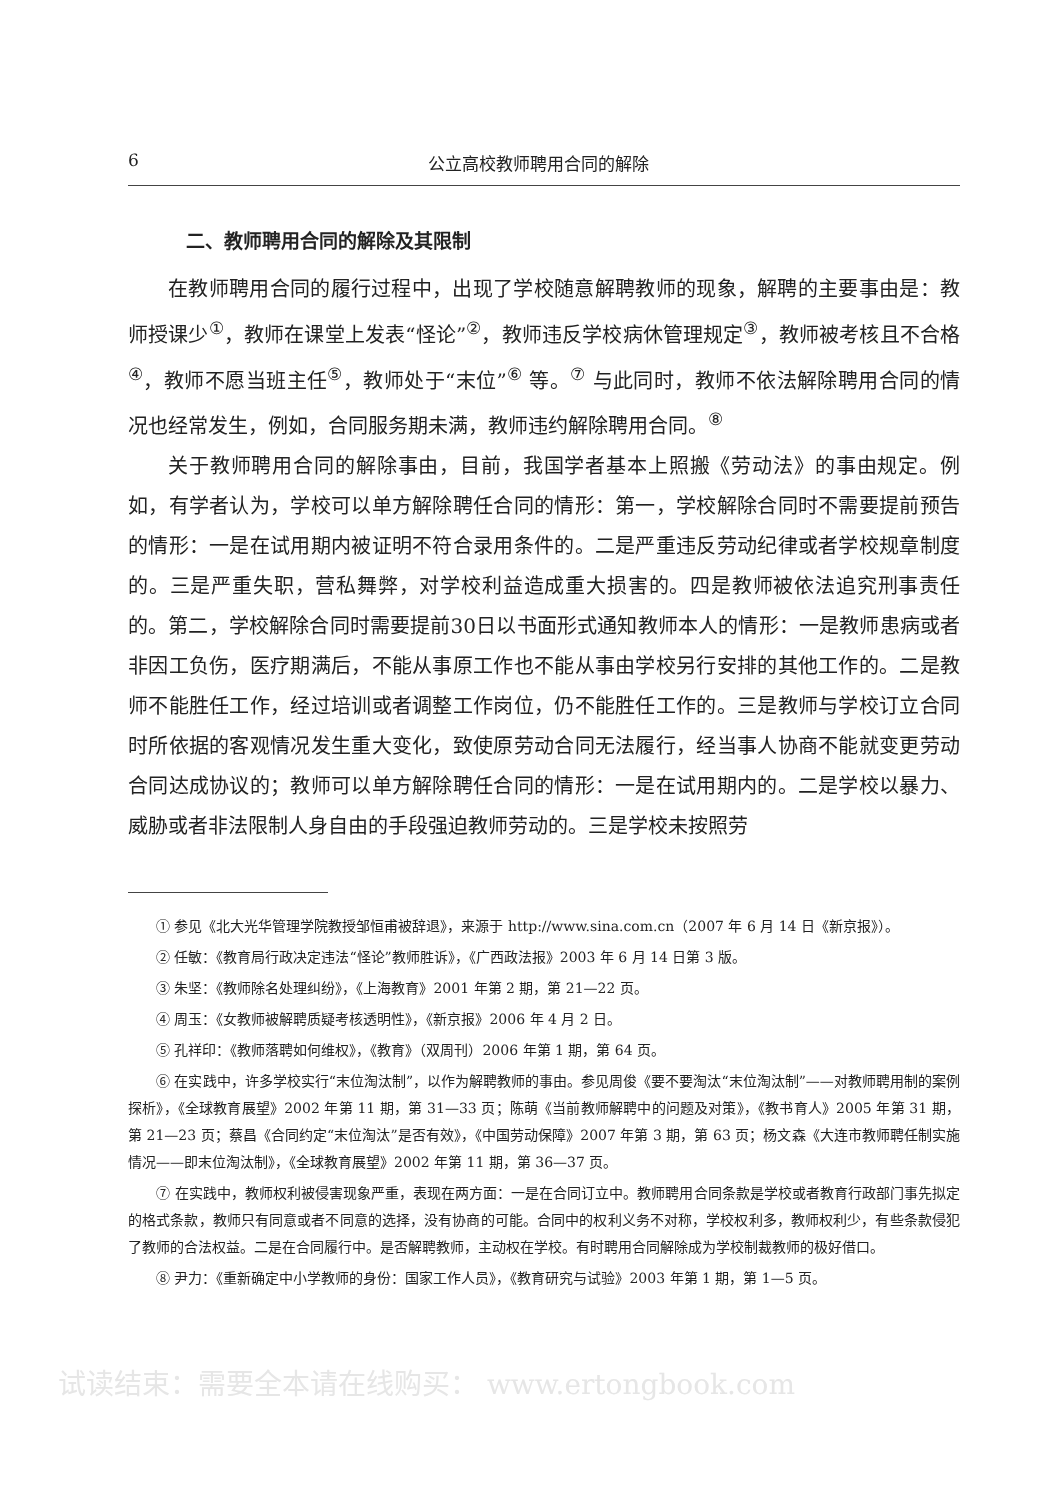6 公立高校教师聘用合同的解除
二、教师聘用合同的解除及其限制
在教师聘用合同的履行过程中，出现了学校随意解聘教师的现象，解聘的主要事由是：教师授课少<sup>①</sup>，教师在课堂上发表“怪论”<sup>②</sup>，教师违反学校病休管理规定<sup>③</sup>，教师被考核且不合格<sup>④</sup>，教师不愿当班主任<sup>⑤</sup>，教师处于“末位”<sup>⑥</sup> 等。<sup>⑦</sup> 与此同时，教师不依法解除聘用合同的情况也经常发生，例如，合同服务期未满，教师违约解除聘用合同。<sup>⑧</sup>
关于教师聘用合同的解除事由，目前，我国学者基本上照搬《劳动法》的事由规定。例如，有学者认为，学校可以单方解除聘任合同的情形：第一，学校解除合同时不需要提前预告的情形：一是在试用期内被证明不符合录用条件的。二是严重违反劳动纪律或者学校规章制度的。三是严重失职，营私舞弊，对学校利益造成重大损害的。四是教师被依法追究刑事责任的。第二，学校解除合同时需要提前30日以书面形式通知教师本人的情形：一是教师患病或者非因工负伤，医疗期满后，不能从事原工作也不能从事由学校另行安排的其他工作的。二是教师不能胜任工作，经过培训或者调整工作岗位，仍不能胜任工作的。三是教师与学校订立合同时所依据的客观情况发生重大变化，致使原劳动合同无法履行，经当事人协商不能就变更劳动合同达成协议的；教师可以单方解除聘任合同的情形：一是在试用期内的。二是学校以暴力、威胁或者非法限制人身自由的手段强迫教师劳动的。三是学校未按照劳
① 参见《北大光华管理学院教授邹恒甫被辞退》，来源于 http://www.sina.com.cn（2007 年 6 月 14 日《新京报》）。
② 任敏：《教育局行政决定违法“怪论”教师胜诉》，《广西政法报》2003 年 6 月 14 日第 3 版。
③ 朱坚：《教师除名处理纠纷》，《上海教育》2001 年第 2 期，第 21—22 页。
④ 周玉：《女教师被解聘质疑考核透明性》，《新京报》2006 年 4 月 2 日。
⑤ 孔祥印：《教师落聘如何维权》，《教育》（双周刊）2006 年第 1 期，第 64 页。
⑥ 在实践中，许多学校实行“末位淘汰制”，以作为解聘教师的事由。参见周俊《要不要淘汰“末位淘汰制”——对教师聘用制的案例探析》，《全球教育展望》2002 年第 11 期，第 31—33 页；陈萌《当前教师解聘中的问题及对策》，《教书育人》2005 年第 31 期，第 21—23 页；蔡昌《合同约定“末位淘汰”是否有效》，《中国劳动保障》2007 年第 3 期，第 63 页；杨文森《大连市教师聘任制实施情况——即末位淘汰制》，《全球教育展望》2002 年第 11 期，第 36—37 页。
⑦ 在实践中，教师权利被侵害现象严重，表现在两方面：一是在合同订立中。教师聘用合同条款是学校或者教育行政部门事先拟定的格式条款，教师只有同意或者不同意的选择，没有协商的可能。合同中的权利义务不对称，学校权利多，教师权利少，有些条款侵犯了教师的合法权益。二是在合同履行中。是否解聘教师，主动权在学校。有时聘用合同解除成为学校制裁教师的极好借口。
⑧ 尹力：《重新确定中小学教师的身份：国家工作人员》，《教育研究与试验》2003 年第 1 期，第 1—5 页。
试读结束：需要全本请在线购买： www.ertongbook.com